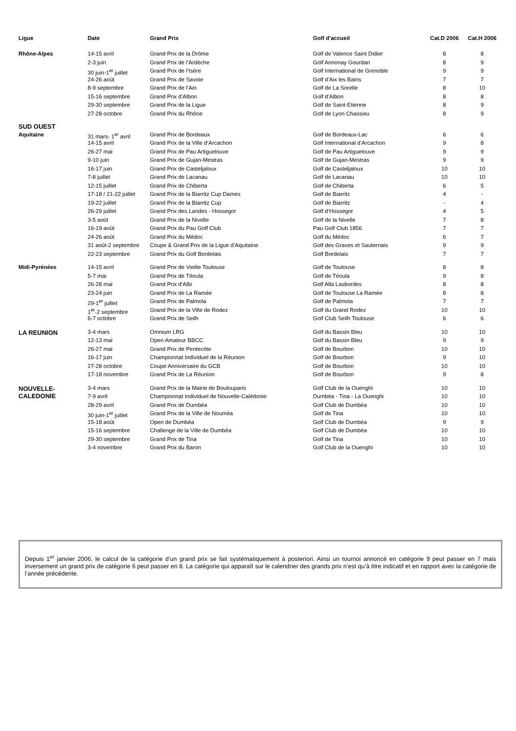| Ligue | Date | Grand Prix | Golf d’accueil | Cat.D 2006 | Cat.H 2006 |
| --- | --- | --- | --- | --- | --- |
| Rhône-Alpes | 14-15 avril | Grand Prix de la Drôme | Golf de Valence Saint Didier | 8 | 8 |
| | 2-3 juin | Grand Prix de l’Ardèche | Golf Annonay Gourdan | 8 | 9 |
| | 30 juin-1<sup>er</sup> juillet | Grand Prix de l’Isère | Golf International de Grenoble | 9 | 9 |
| | 24-26 août | Grand Prix de Savoie | Golf d’Aix les Bains | 7 | 7 |
| | 8-9 septembre | Grand Prix de l’Ain | Golf de La Sorelle | 8 | 10 |
| | 15-16 septembre | Grand Prix d’Albon | Golf d’Albon | 8 | 8 |
| | 29-30 septembre | Grand Prix de la Ligue | Golf de Saint-Etienne | 8 | 9 |
| | 27-28 octobre | Grand Prix du Rhône | Golf de Lyon Chassieu | 8 | 9 |
| SUD OUEST | | | | | |
| Aquitaine | 31 mars- 1<sup>er</sup> avril | Grand Prix de Bordeaux | Golf de Bordeaux-Lac | 6 | 6 |
| | 14-15 avril | Grand Prix de la Ville d’Arcachon | Golf International d’Arcachon | 9 | 8 |
| | 26-27 mai | Grand Prix de Pau Artiguelouve | Golf de Pau Artiguelouve | 9 | 9 |
| | 9-10 juin | Grand Prix de Gujan-Mestras | Golf de Gujan-Mestras | 9 | 9 |
| | 16-17 juin | Grand Prix de Casteljaloux | Golf de Casteljaloux | 10 | 10 |
| | 7-8 juillet | Grand Prix de Lacanau | Golf de Lacanau | 10 | 10 |
| | 12-15 juillet | Grand Prix de Chiberta | Golf de Chiberta | 6 | 5 |
| | 17-18 / 21-22 juillet | Grand Prix de la Biarritz Cup Dames | Golf de Biarritz | 4 | - |
| | 19-22 juillet | Grand Prix de la Biarritz Cup | Golf de Biarritz | - | 4 |
| | 26-29 juillet | Grand Prix des Landes - Hossegor | Golf d’Hossegor | 4 | 5 |
| | 3-5 août | Grand Prix de la Nivelle | Golf de la Nivelle | 7 | 8 |
| | 16-19 août | Grand Prix du Pau Golf Club | Pau Golf Club 1856 | 7 | 7 |
| | 24-26 août | Grand Prix du Médoc | Golf du Médoc | 6 | 7 |
| | 31 août-2 septembre | Coupe & Grand Prix de la Ligue d’Aquitaine | Golf des Graves et Sauternais | 9 | 9 |
| | 22-23 septembre | Grand Prix du Golf Bordelais | Golf Bordelais | 7 | 7 |
| Midi-Pyrénées | 14-15 avril | Grand Prix de Vieille Toulouse | Golf de Toulouse | 8 | 8 |
| | 5-7 mai | Grand Prix de Téoula | Golf de Téoula | 9 | 8 |
| | 26-28 mai | Grand Prix d’Albi | Golf Albi Lasbordes | 8 | 8 |
| | 23-24 juin | Grand Prix de La Ramée | Golf de Toulouse La Ramée | 8 | 8 |
| | 29-1<sup>er</sup> juillet | Grand Prix de Palmola | Golf de Palmola | 7 | 7 |
| | 1<sup>er</sup>-2 septembre | Grand Prix de la Ville de Rodez | Golf du Grand Rodez | 10 | 10 |
| | 6-7 octobre | Grand Prix de Seilh | Golf Club Seilh Toulouse | 6 | 6 |
| LA REUNION | 3-4 mars | Omnium LRG | Golf du Bassin Bleu | 10 | 10 |
| | 12-13 mai | Open Amateur BBCC | Golf du Bassin Bleu | 9 | 9 |
| | 26-27 mai | Grand Prix de Pentecôte | Golf de Bourbon | 10 | 10 |
| | 16-17 juin | Championnat Individuel de la Réunion | Golf de Bourbon | 9 | 10 |
| | 27-28 octobre | Coupe Anniversaire du GCB | Golf de Bourbon | 10 | 10 |
| | 17-18 novembre | Grand Prix de La Réunion | Golf de Bourbon | 9 | 8 |
| NOUVELLE- CALEDONIE | 3-4 mars | Grand Prix de la Mairie de Boulouparis | Golf Club de la Ouenghi | 10 | 10 |
| | 7-9 avril | Championnat Individuel de Nouvelle-Calédonie | Dumbéa - Tina - La Ouenghi | 10 | 10 |
| | 28-29 avril | Grand Prix de Dumbéa | Golf Club de Dumbéa | 10 | 10 |
| | 30 juin-1<sup>er</sup> juillet | Grand Prix de la Ville de Nouméa | Golf de Tina | 10 | 10 |
| | 15-18 août | Open de Dumbéa | Golf Club de Dumbéa | 9 | 9 |
| | 15-16 septembre | Challenge de la Ville de Dumbéa | Golf Club de Dumbéa | 10 | 10 |
| | 29-30 septembre | Grand Prix de Tina | Golf de Tina | 10 | 10 |
| | 3-4 novembre | Grand Prix du Baron | Golf Club de la Ouenghi | 10 | 10 |
Depuis 1<sup>er</sup> janvier 2006, le calcul de la catégorie d’un grand prix se fait systématiquement à posteriori. Ainsi un tournoi annoncé en catégorie 9 peut passer en 7 mais inversement un grand prix de catégorie 6 peut passer en 8. La catégorie qui apparaît sur le calendrier des grands prix n’est qu’à titre indicatif et en rapport avec la catégorie de l’année précédente.